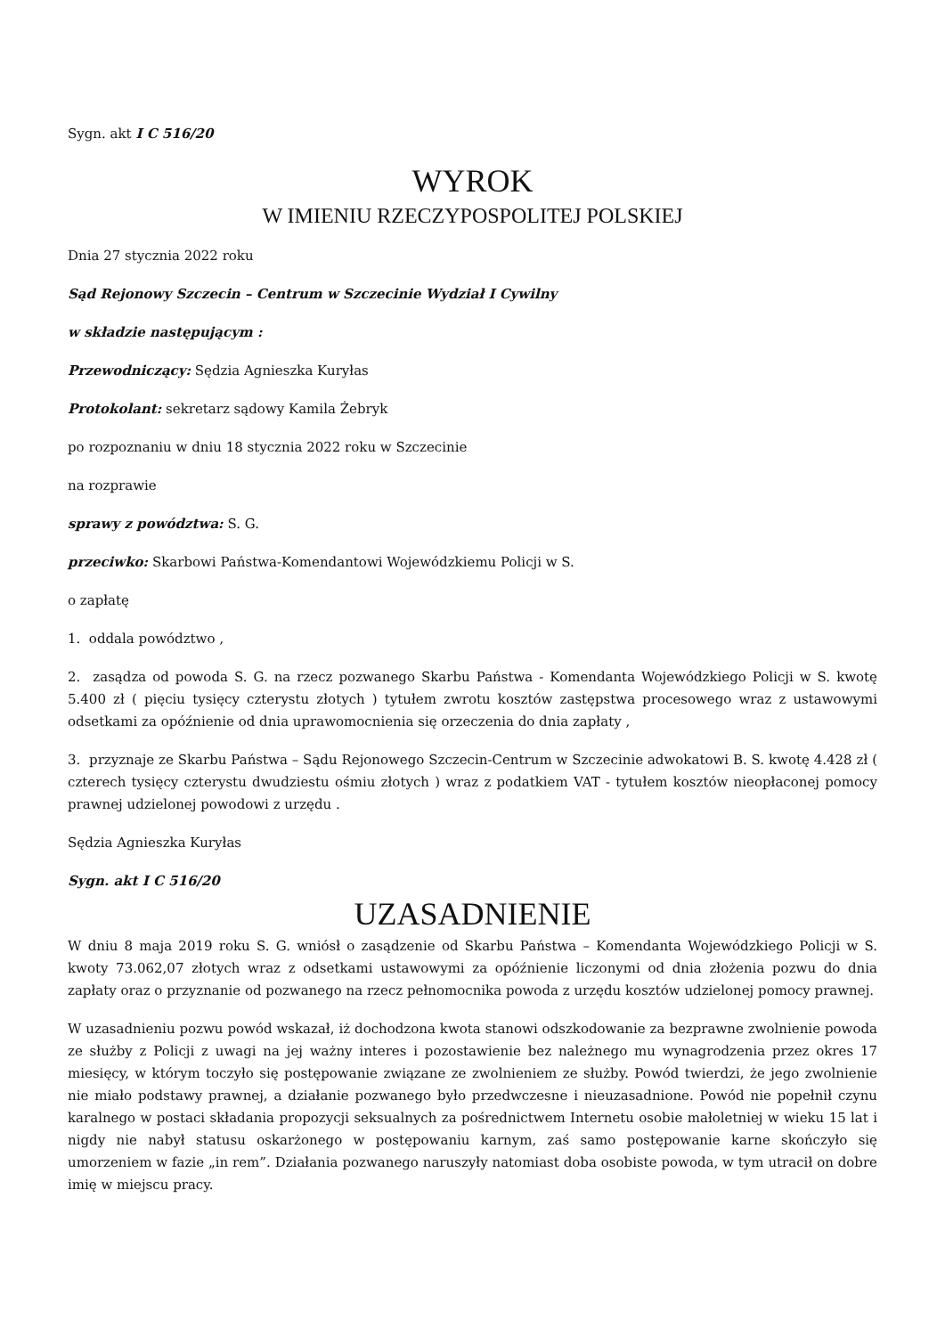Sygn. akt I C 516/20
WYROK
W IMIENIU RZECZYPOSPOLITEJ POLSKIEJ
Dnia 27 stycznia 2022 roku
Sąd Rejonowy Szczecin – Centrum w Szczecinie Wydział I Cywilny
w składzie następującym :
Przewodniczący: Sędzia Agnieszka Kuryłas
Protokolant: sekretarz sądowy Kamila Żebryk
po rozpoznaniu w dniu 18 stycznia 2022 roku w Szczecinie
na rozprawie
sprawy z powództwa: S. G.
przeciwko: Skarbowi Państwa-Komendantowi Wojewódzkiemu Policji w S.
o zapłatę
1. oddala powództwo ,
2. zasądza od powoda S. G. na rzecz pozwanego Skarbu Państwa - Komendanta Wojewódzkiego Policji w S. kwotę 5.400 zł ( pięciu tysięcy czterystu złotych ) tytułem zwrotu kosztów zastępstwa procesowego wraz z ustawowymi odsetkami za opóźnienie od dnia uprawomocnienia się orzeczenia do dnia zapłaty ,
3. przyznaje ze Skarbu Państwa – Sądu Rejonowego Szczecin-Centrum w Szczecinie adwokatowi B. S. kwotę 4.428 zł ( czterech tysięcy czterystu dwudziestu ośmiu złotych ) wraz z podatkiem VAT - tytułem kosztów nieopłaconej pomocy prawnej udzielonej powodowi z urzędu .
Sędzia Agnieszka Kuryłas
Sygn. akt I C 516/20
UZASADNIENIE
W dniu 8 maja 2019 roku S. G. wniósł o zasądzenie od Skarbu Państwa – Komendanta Wojewódzkiego Policji w S. kwoty 73.062,07 złotych wraz z odsetkami ustawowymi za opóźnienie liczonymi od dnia złożenia pozwu do dnia zapłaty oraz o przyznanie od pozwanego na rzecz pełnomocnika powoda z urzędu kosztów udzielonej pomocy prawnej.
W uzasadnieniu pozwu powód wskazał, iż dochodzona kwota stanowi odszkodowanie za bezprawne zwolnienie powoda ze służby z Policji z uwagi na jej ważny interes i pozostawienie bez należnego mu wynagrodzenia przez okres 17 miesięcy, w którym toczyło się postępowanie związane ze zwolnieniem ze służby. Powód twierdzi, że jego zwolnienie nie miało podstawy prawnej, a działanie pozwanego było przedwczesne i nieuzasadnione. Powód nie popełnił czynu karalnego w postaci składania propozycji seksualnych za pośrednictwem Internetu osobie małoletniej w wieku 15 lat i nigdy nie nabył statusu oskarżonego w postępowaniu karnym, zaś samo postępowanie karne skończyło się umorzeniem w fazie „in rem”. Działania pozwanego naruszyły natomiast doba osobiste powoda, w tym utracił on dobre imię w miejscu pracy.